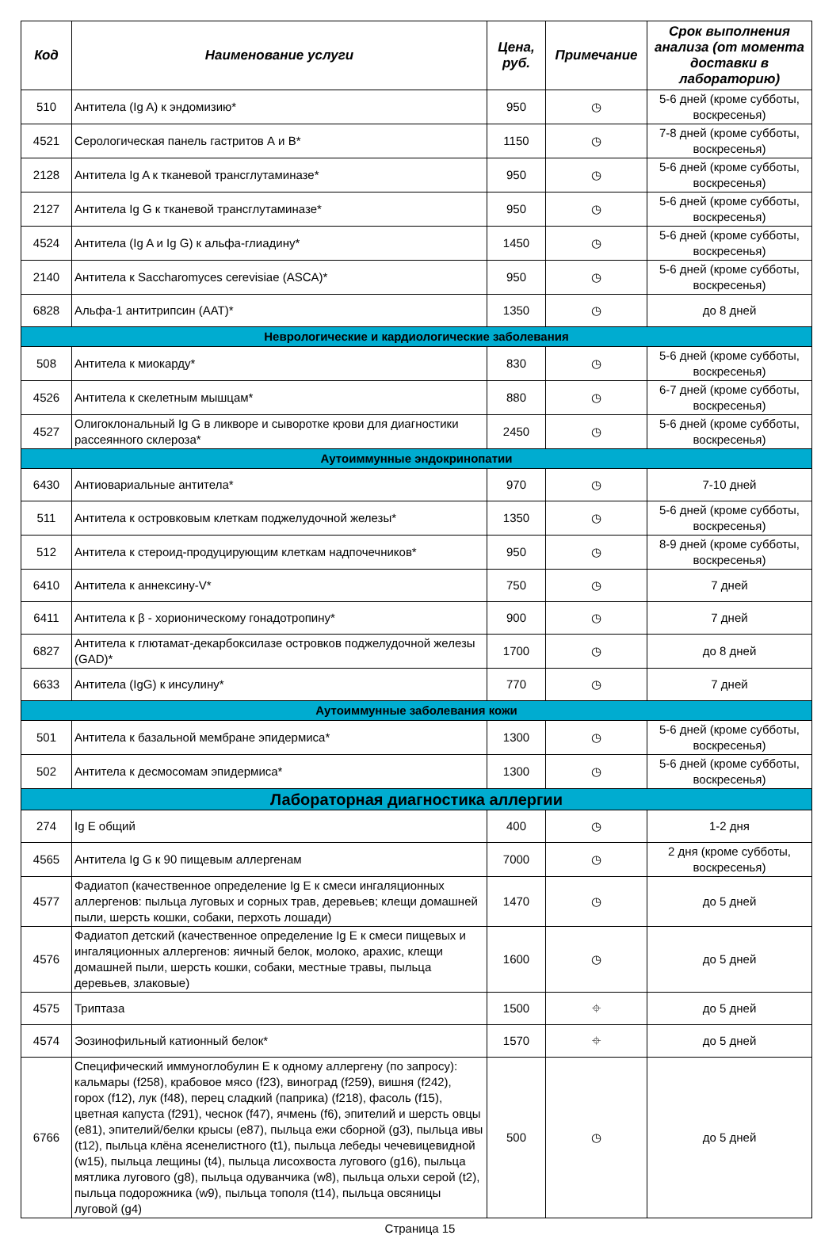| Код | Наименование услуги | Цена, руб. | Примечание | Срок выполнения анализа (от момента доставки в лабораторию) |
| --- | --- | --- | --- | --- |
| 510 | Антитела (Ig A) к эндомизию* | 950 | ◷ | 5-6 дней (кроме субботы, воскресенья) |
| 4521 | Серологическая панель гастритов А и В* | 1150 | ◷ | 7-8 дней (кроме субботы, воскресенья) |
| 2128 | Антитела Ig A к тканевой трансглутаминазе* | 950 | ◷ | 5-6 дней (кроме субботы, воскресенья) |
| 2127 | Антитела Ig G к тканевой трансглутаминазе* | 950 | ◷ | 5-6 дней (кроме субботы, воскресенья) |
| 4524 | Антитела (Ig A и Ig G) к альфа-глиадину* | 1450 | ◷ | 5-6 дней (кроме субботы, воскресенья) |
| 2140 | Антитела к Saccharomyces cerevisiae (ASCA)* | 950 | ◷ | 5-6 дней (кроме субботы, воскресенья) |
| 6828 | Альфа-1 антитрипсин (ААТ)* | 1350 | ◷ | до 8 дней |
| Неврологические и кардиологические заболевания | | | | |
| 508 | Антитела к миокарду* | 830 | ◷ | 5-6 дней (кроме субботы, воскресенья) |
| 4526 | Антитела к скелетным мышцам* | 880 | ◷ | 6-7 дней (кроме субботы, воскресенья) |
| 4527 | Олигоклональный Ig G в ликворе и сыворотке крови для диагностики рассеянного склероза* | 2450 | ◷ | 5-6 дней (кроме субботы, воскресенья) |
| Аутоиммунные эндокринопатии | | | | |
| 6430 | Антиовариальные антитела* | 970 | ◷ | 7-10 дней |
| 511 | Антитела к островковым клеткам поджелудочной железы* | 1350 | ◷ | 5-6 дней (кроме субботы, воскресенья) |
| 512 | Антитела к стероид-продуцирующим клеткам надпочечников* | 950 | ◷ | 8-9 дней (кроме субботы, воскресенья) |
| 6410 | Антитела к аннексину-V* | 750 | ◷ | 7 дней |
| 6411 | Антитела к β - хорионическому гонадотропину* | 900 | ◷ | 7 дней |
| 6827 | Антитела к глютамат-декарбоксилазе островков поджелудочной железы (GAD)* | 1700 | ◷ | до 8 дней |
| 6633 | Антитела (IgG) к инсулину* | 770 | ◷ | 7 дней |
| Аутоиммунные заболевания кожи | | | | |
| 501 | Антитела к базальной мембране эпидермиса* | 1300 | ◷ | 5-6 дней (кроме субботы, воскресенья) |
| 502 | Антитела к десмосомам эпидермиса* | 1300 | ◷ | 5-6 дней (кроме субботы, воскресенья) |
| Лабораторная диагностика аллергии | | | | |
| 274 | Ig E общий | 400 | ◷ | 1-2 дня |
| 4565 | Антитела Ig G к 90 пищевым аллергенам | 7000 | ◷ | 2 дня (кроме субботы, воскресенья) |
| 4577 | Фадиатоп (качественное определение Ig E к смеси ингаляционных аллергенов: пыльца луговых и сорных трав, деревьев; клещи домашней пыли, шерсть кошки, собаки, перхоть лошади) | 1470 | ◷ | до 5 дней |
| 4576 | Фадиатоп детский (качественное определение Ig E к смеси пищевых и ингаляционных аллергенов: яичный белок, молоко, арахис, клещи домашней пыли, шерсть кошки, собаки, местные травы, пыльца деревьев, злаковые) | 1600 | ◷ | до 5 дней |
| 4575 | Триптаза | 1500 | ⌖ | до 5 дней |
| 4574 | Эозинофильный катионный белок* | 1570 | ⌖ | до 5 дней |
| 6766 | Специфический иммуноглобулин Е к одному аллергену (по запросу): кальмары (f258), крабовое мясо (f23), виноград (f259), вишня (f242), горох (f12), лук (f48), перец сладкий (паприка) (f218), фасоль (f15), цветная капуста (f291), чеснок (f47), ячмень (f6), эпителий и шерсть овцы (e81), эпителий/белки крысы (e87), пыльца ежи сборной (g3), пыльца ивы (t12), пыльца клёна ясенелистного (t1), пыльца лебеды чечевицевидной (w15), пыльца лещины (t4), пыльца лисохвоста лугового (g16), пыльца мятлика лугового (g8), пыльца одуванчика (w8), пыльца ольхи серой (t2), пыльца подорожника (w9), пыльца тополя (t14), пыльца овсяницы луговой (g4) | 500 | ◷ | до 5 дней |
Страница 15